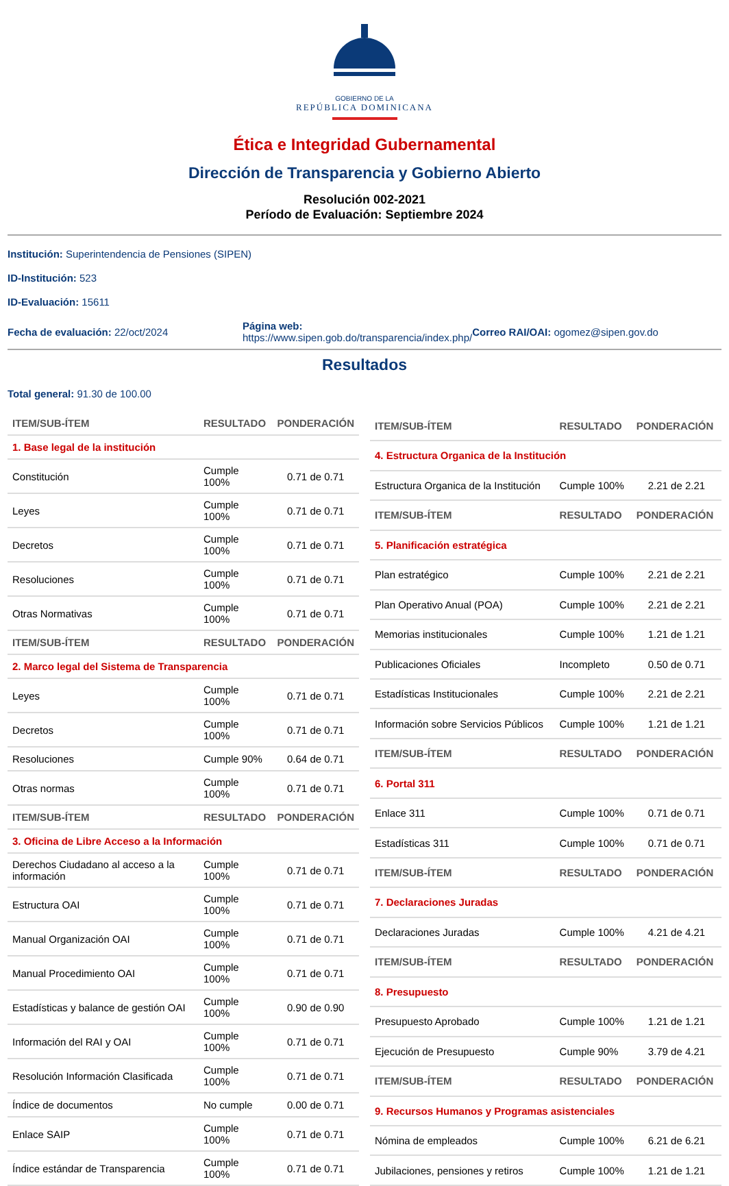GOBIERNO DE LA
REPÚBLICA DOMINICANA
Ética e Integridad Gubernamental
Dirección de Transparencia y Gobierno Abierto
Resolución 002-2021
Período de Evaluación: Septiembre 2024
Institución: Superintendencia de Pensiones (SIPEN)
ID-Institución: 523
ID-Evaluación: 15611
Fecha de evaluación: 22/oct/2024
Página web:
https://www.sipen.gob.do/transparencia/index.php/
Correo RAI/OAI: ogomez@sipen.gov.do
Resultados
Total general: 91.30 de 100.00
| ITEM/SUB-ÍTEM | RESULTADO | PONDERACIÓN |
| --- | --- | --- |
| 1. Base legal de la institución | | |
| Constitución | Cumple 100% | 0.71 de 0.71 |
| Leyes | Cumple 100% | 0.71 de 0.71 |
| Decretos | Cumple 100% | 0.71 de 0.71 |
| Resoluciones | Cumple 100% | 0.71 de 0.71 |
| Otras Normativas | Cumple 100% | 0.71 de 0.71 |
| ITEM/SUB-ÍTEM | RESULTADO | PONDERACIÓN |
| 2. Marco legal del Sistema de Transparencia | | |
| Leyes | Cumple 100% | 0.71 de 0.71 |
| Decretos | Cumple 100% | 0.71 de 0.71 |
| Resoluciones | Cumple 90% | 0.64 de 0.71 |
| Otras normas | Cumple 100% | 0.71 de 0.71 |
| ITEM/SUB-ÍTEM | RESULTADO | PONDERACIÓN |
| 3. Oficina de Libre Acceso a la Información | | |
| Derechos Ciudadano al acceso a la información | Cumple 100% | 0.71 de 0.71 |
| Estructura OAI | Cumple 100% | 0.71 de 0.71 |
| Manual Organización OAI | Cumple 100% | 0.71 de 0.71 |
| Manual Procedimiento OAI | Cumple 100% | 0.71 de 0.71 |
| Estadísticas y balance de gestión OAI | Cumple 100% | 0.90 de 0.90 |
| Información del RAI y OAI | Cumple 100% | 0.71 de 0.71 |
| Resolución Información Clasificada | Cumple 100% | 0.71 de 0.71 |
| Índice de documentos | No cumple | 0.00 de 0.71 |
| Enlace SAIP | Cumple 100% | 0.71 de 0.71 |
| Índice estándar de Transparencia | Cumple 100% | 0.71 de 0.71 |
| ITEM/SUB-ÍTEM | RESULTADO | PONDERACIÓN |
| --- | --- | --- |
| 4. Estructura Organica de la Institución | | |
| Estructura Organica de la Institución | Cumple 100% | 2.21 de 2.21 |
| ITEM/SUB-ÍTEM | RESULTADO | PONDERACIÓN |
| 5. Planificación estratégica | | |
| Plan estratégico | Cumple 100% | 2.21 de 2.21 |
| Plan Operativo Anual (POA) | Cumple 100% | 2.21 de 2.21 |
| Memorias institucionales | Cumple 100% | 1.21 de 1.21 |
| Publicaciones Oficiales | Incompleto | 0.50 de 0.71 |
| Estadísticas Institucionales | Cumple 100% | 2.21 de 2.21 |
| Información sobre Servicios Públicos | Cumple 100% | 1.21 de 1.21 |
| ITEM/SUB-ÍTEM | RESULTADO | PONDERACIÓN |
| 6. Portal 311 | | |
| Enlace 311 | Cumple 100% | 0.71 de 0.71 |
| Estadísticas 311 | Cumple 100% | 0.71 de 0.71 |
| ITEM/SUB-ÍTEM | RESULTADO | PONDERACIÓN |
| 7. Declaraciones Juradas | | |
| Declaraciones Juradas | Cumple 100% | 4.21 de 4.21 |
| ITEM/SUB-ÍTEM | RESULTADO | PONDERACIÓN |
| 8. Presupuesto | | |
| Presupuesto Aprobado | Cumple 100% | 1.21 de 1.21 |
| Ejecución de Presupuesto | Cumple 90% | 3.79 de 4.21 |
| ITEM/SUB-ÍTEM | RESULTADO | PONDERACIÓN |
| 9. Recursos Humanos y Programas asistenciales | | |
| Nómina de empleados | Cumple 100% | 6.21 de 6.21 |
| Jubilaciones, pensiones y retiros | Cumple 100% | 1.21 de 1.21 |